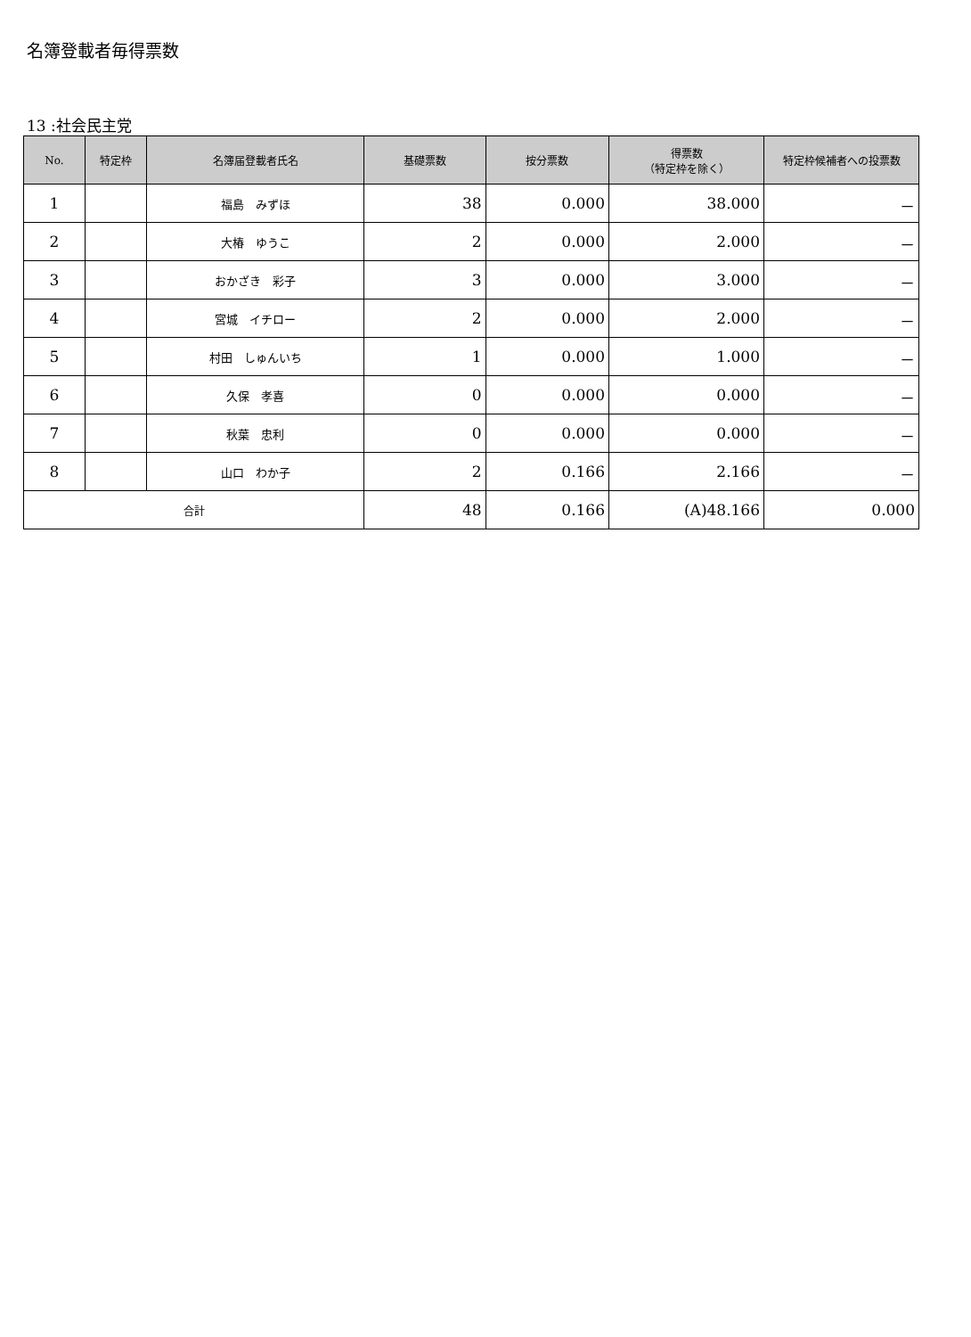名簿登載者毎得票数
13 :社会民主党
| No. | 特定枠 | 名簿届登載者氏名 | 基礎票数 | 按分票数 | 得票数 （特定枠を除く） | 特定枠候補者への投票数 |
| --- | --- | --- | --- | --- | --- | --- |
| 1 | | 福島 みずほ | 38 | 0.000 | 38.000 | － |
| 2 | | 大椿 ゆうこ | 2 | 0.000 | 2.000 | － |
| 3 | | おかざき 彩子 | 3 | 0.000 | 3.000 | － |
| 4 | | 宮城 イチロー | 2 | 0.000 | 2.000 | － |
| 5 | | 村田 しゅんいち | 1 | 0.000 | 1.000 | － |
| 6 | | 久保 孝喜 | 0 | 0.000 | 0.000 | － |
| 7 | | 秋葉 忠利 | 0 | 0.000 | 0.000 | － |
| 8 | | 山口 わか子 | 2 | 0.166 | 2.166 | － |
| 合計 | | | 48 | 0.166 | (A)48.166 | 0.000 |